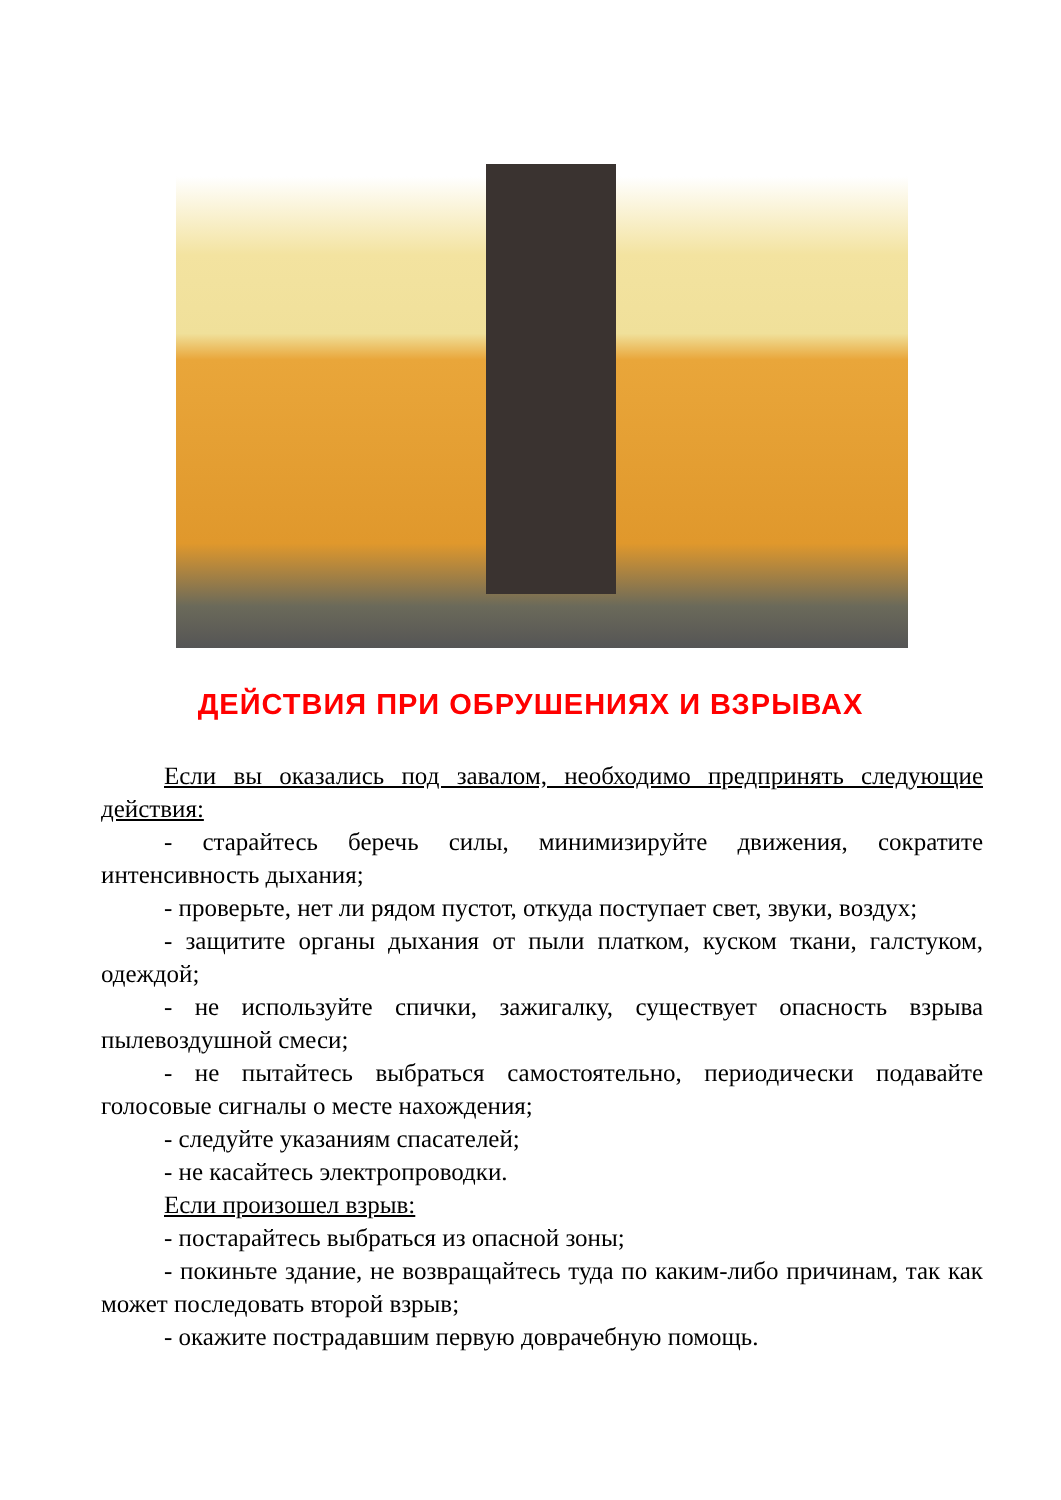ДЕЙСТВИЯ ПРИ ОБРУШЕНИЯХ И ВЗРЫВАХ
Если вы оказались под завалом, необходимо предпринять следующие действия:
- старайтесь беречь силы, минимизируйте движения, сократите интенсивность дыхания;
- проверьте, нет ли рядом пустот, откуда поступает свет, звуки, воздух;
- защитите органы дыхания от пыли платком, куском ткани, галстуком, одеждой;
- не используйте спички, зажигалку, существует опасность взрыва пылевоздушной смеси;
- не пытайтесь выбраться самостоятельно, периодически подавайте голосовые сигналы о месте нахождения;
- следуйте указаниям спасателей;
- не касайтесь электропроводки.
Если произошел взрыв:
- постарайтесь выбраться из опасной зоны;
- покиньте здание, не возвращайтесь туда по каким-либо причинам, так как может последовать второй взрыв;
- окажите пострадавшим первую доврачебную помощь.